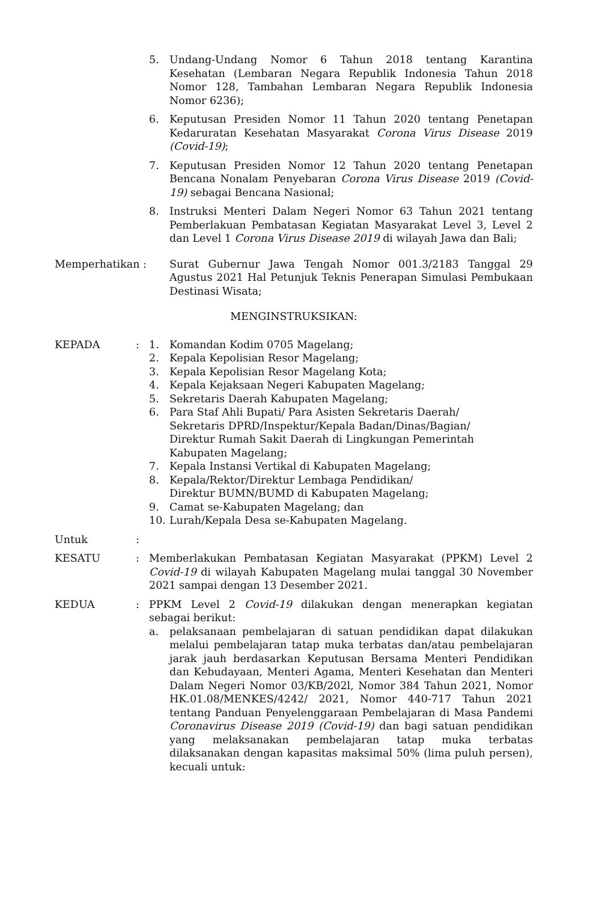5. Undang-Undang Nomor 6 Tahun 2018 tentang Karantina Kesehatan (Lembaran Negara Republik Indonesia Tahun 2018 Nomor 128, Tambahan Lembaran Negara Republik Indonesia Nomor 6236);
6. Keputusan Presiden Nomor 11 Tahun 2020 tentang Penetapan Kedaruratan Kesehatan Masyarakat Corona Virus Disease 2019 (Covid-19);
7. Keputusan Presiden Nomor 12 Tahun 2020 tentang Penetapan Bencana Nonalam Penyebaran Corona Virus Disease 2019 (Covid-19) sebagai Bencana Nasional;
8. Instruksi Menteri Dalam Negeri Nomor 63 Tahun 2021 tentang Pemberlakuan Pembatasan Kegiatan Masyarakat Level 3, Level 2 dan Level 1 Corona Virus Disease 2019 di wilayah Jawa dan Bali;
Memperhatikan :
Surat Gubernur Jawa Tengah Nomor 001.3/2183 Tanggal 29 Agustus 2021 Hal Petunjuk Teknis Penerapan Simulasi Pembukaan Destinasi Wisata;
MENGINSTRUKSIKAN:
KEPADA : 1. Komandan Kodim 0705 Magelang;
2. Kepala Kepolisian Resor Magelang;
3. Kepala Kepolisian Resor Magelang Kota;
4. Kepala Kejaksaan Negeri Kabupaten Magelang;
5. Sekretaris Daerah Kabupaten Magelang;
6. Para Staf Ahli Bupati/ Para Asisten Sekretaris Daerah/
Sekretaris DPRD/Inspektur/Kepala Badan/Dinas/Bagian/
Direktur Rumah Sakit Daerah di Lingkungan Pemerintah
Kabupaten Magelang;
7. Kepala Instansi Vertikal di Kabupaten Magelang;
8. Kepala/Rektor/Direktur Lembaga Pendidikan/
Direktur BUMN/BUMD di Kabupaten Magelang;
9. Camat se-Kabupaten Magelang; dan
10. Lurah/Kepala Desa se-Kabupaten Magelang.
Untuk :
KESATU : Memberlakukan Pembatasan Kegiatan Masyarakat (PPKM) Level 2 Covid-19 di wilayah Kabupaten Magelang mulai tanggal 30 November 2021 sampai dengan 13 Desember 2021.
KEDUA : PPKM Level 2 Covid-19 dilakukan dengan menerapkan kegiatan sebagai berikut:
a. pelaksanaan pembelajaran di satuan pendidikan dapat dilakukan melalui pembelajaran tatap muka terbatas dan/atau pembelajaran jarak jauh berdasarkan Keputusan Bersama Menteri Pendidikan dan Kebudayaan, Menteri Agama, Menteri Kesehatan dan Menteri Dalam Negeri Nomor 03/KB/202l, Nomor 384 Tahun 2021, Nomor HK.01.08/MENKES/4242/ 2021, Nomor 440-717 Tahun 2021 tentang Panduan Penyelenggaraan Pembelajaran di Masa Pandemi Coronavirus Disease 2019 (Covid-19) dan bagi satuan pendidikan yang melaksanakan pembelajaran tatap muka terbatas dilaksanakan dengan kapasitas maksimal 50% (lima puluh persen), kecuali untuk: